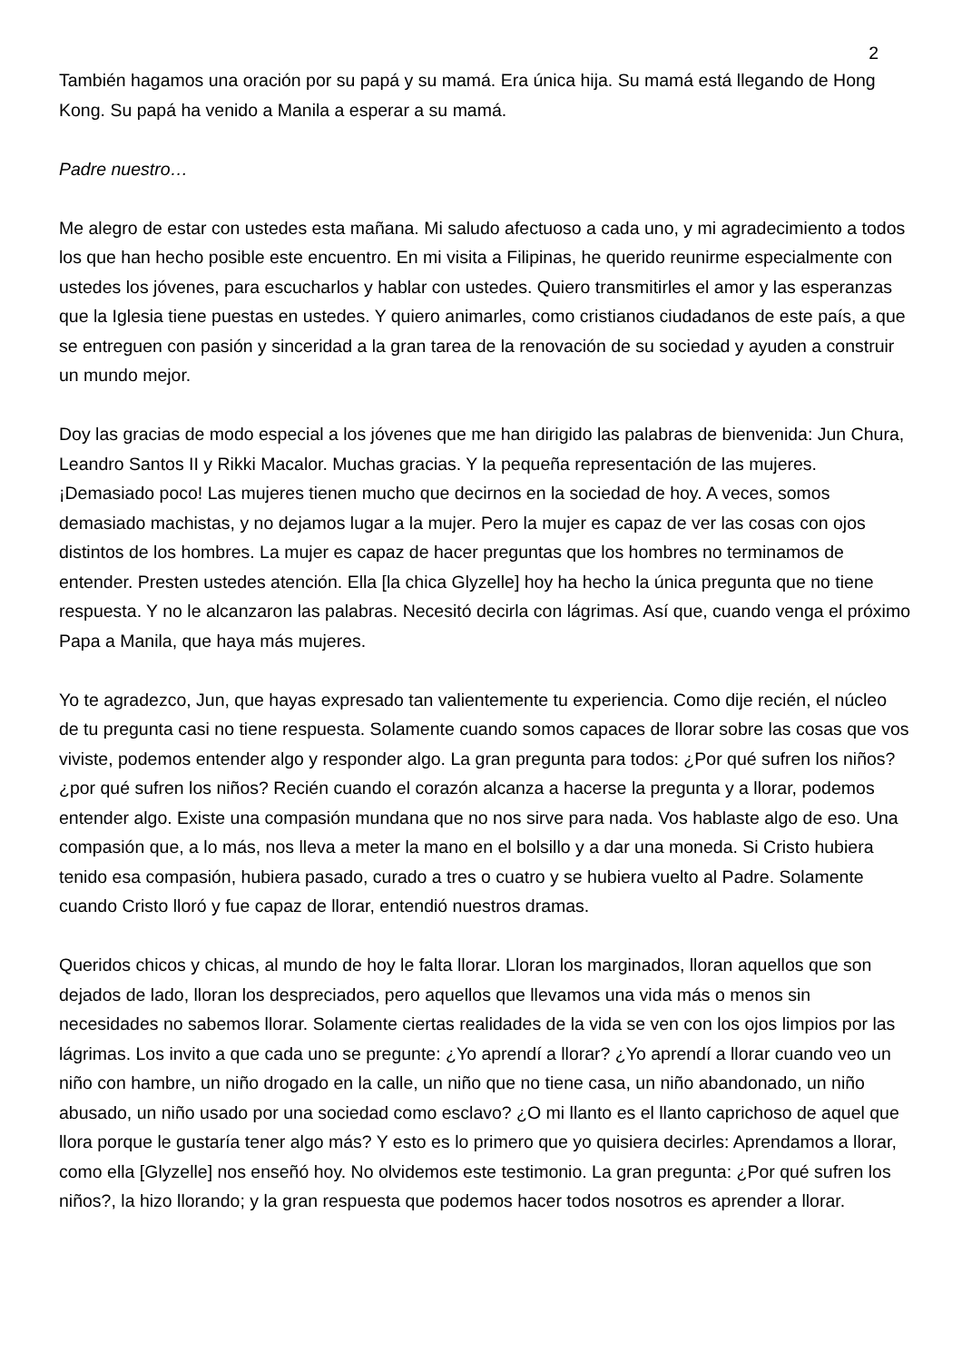2
También hagamos una oración por su papá y su mamá. Era única hija. Su mamá está llegando de Hong Kong. Su papá ha venido a Manila a esperar a su mamá.
Padre nuestro…
Me alegro de estar con ustedes esta mañana. Mi saludo afectuoso a cada uno, y mi agradecimiento a todos los que han hecho posible este encuentro. En mi visita a Filipinas, he querido reunirme especialmente con ustedes los jóvenes, para escucharlos y hablar con ustedes. Quiero transmitirles el amor y las esperanzas que la Iglesia tiene puestas en ustedes. Y quiero animarles, como cristianos ciudadanos de este país, a que se entreguen con pasión y sinceridad a la gran tarea de la renovación de su sociedad y ayuden a construir un mundo mejor.
Doy las gracias de modo especial a los jóvenes que me han dirigido las palabras de bienvenida: Jun Chura, Leandro Santos II y Rikki Macalor. Muchas gracias. Y la pequeña representación de las mujeres. ¡Demasiado poco! Las mujeres tienen mucho que decirnos en la sociedad de hoy. A veces, somos demasiado machistas, y no dejamos lugar a la mujer. Pero la mujer es capaz de ver las cosas con ojos distintos de los hombres. La mujer es capaz de hacer preguntas que los hombres no terminamos de entender. Presten ustedes atención. Ella [la chica Glyzelle] hoy ha hecho la única pregunta que no tiene respuesta. Y no le alcanzaron las palabras. Necesitó decirla con lágrimas. Así que, cuando venga el próximo Papa a Manila, que haya más mujeres.
Yo te agradezco, Jun, que hayas expresado tan valientemente tu experiencia. Como dije recién, el núcleo de tu pregunta casi no tiene respuesta. Solamente cuando somos capaces de llorar sobre las cosas que vos viviste, podemos entender algo y responder algo. La gran pregunta para todos: ¿Por qué sufren los niños? ¿por qué sufren los niños? Recién cuando el corazón alcanza a hacerse la pregunta y a llorar, podemos entender algo. Existe una compasión mundana que no nos sirve para nada. Vos hablaste algo de eso. Una compasión que, a lo más, nos lleva a meter la mano en el bolsillo y a dar una moneda. Si Cristo hubiera tenido esa compasión, hubiera pasado, curado a tres o cuatro y se hubiera vuelto al Padre. Solamente cuando Cristo lloró y fue capaz de llorar, entendió nuestros dramas.
Queridos chicos y chicas, al mundo de hoy le falta llorar. Lloran los marginados, lloran aquellos que son dejados de lado, lloran los despreciados, pero aquellos que llevamos una vida más o menos sin necesidades no sabemos llorar. Solamente ciertas realidades de la vida se ven con los ojos limpios por las lágrimas. Los invito a que cada uno se pregunte: ¿Yo aprendí a llorar? ¿Yo aprendí a llorar cuando veo un niño con hambre, un niño drogado en la calle, un niño que no tiene casa, un niño abandonado, un niño abusado, un niño usado por una sociedad como esclavo? ¿O mi llanto es el llanto caprichoso de aquel que llora porque le gustaría tener algo más? Y esto es lo primero que yo quisiera decirles: Aprendamos a llorar, como ella [Glyzelle] nos enseñó hoy. No olvidemos este testimonio. La gran pregunta: ¿Por qué sufren los niños?, la hizo llorando; y la gran respuesta que podemos hacer todos nosotros es aprender a llorar.